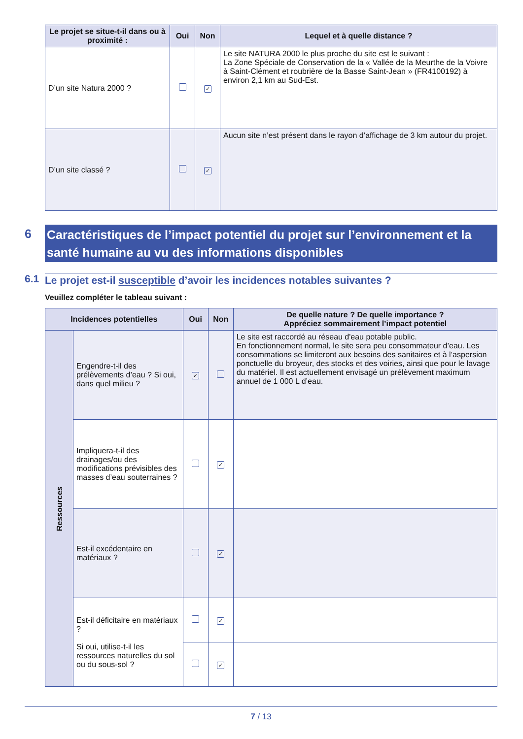| Le projet se situe-t-il dans ou à proximité : | Oui | Non | Lequel et à quelle distance ? |
| --- | --- | --- | --- |
| D’un site Natura 2000 ? | | ✓ | Le site NATURA 2000 le plus proche du site est le suivant : La Zone Spéciale de Conservation de la « Vallée de la Meurthe de la Voivre à Saint-Clément et roubrière de la Basse Saint-Jean » (FR4100192) à environ 2,1 km au Sud-Est. |
| D’un site classé ? | | ✓ | Aucun site n’est présent dans le rayon d’affichage de 3 km autour du projet. |
6 Caractéristiques de l’impact potentiel du projet sur l’environnement et la santé humaine au vu des informations disponibles
6.1 Le projet est-il susceptible d’avoir les incidences notables suivantes ?
Veuillez compléter le tableau suivant :
| Incidences potentielles | | Oui | Non | De quelle nature ? De quelle importance ? Appréciez sommairement l’impact potentiel |
| --- | --- | --- | --- | --- |
| Ressources | Engendre-t-il des prélèvements d’eau ? Si oui, dans quel milieu ? | ✓ | | Le site est raccordé au réseau d'eau potable public. En fonctionnement normal, le site sera peu consommateur d’eau. Les consommations se limiteront aux besoins des sanitaires et à l’aspersion ponctuelle du broyeur, des stocks et des voiries, ainsi que pour le lavage du matériel. Il est actuellement envisagé un prélèvement maximum annuel de 1 000 L d’eau. |
| | Impliquera-t-il des drainages/ou des modifications prévisibles des masses d’eau souterraines ? | | ✓ | |
| | Est-il excédentaire en matériaux ? | | ✓ | |
| | Est-il déficitaire en matériaux ? Si oui, utilise-t-il les ressources naturelles du sol ou du sous-sol ? | | ✓ | |
| | | | ✓ | |
7 / 13